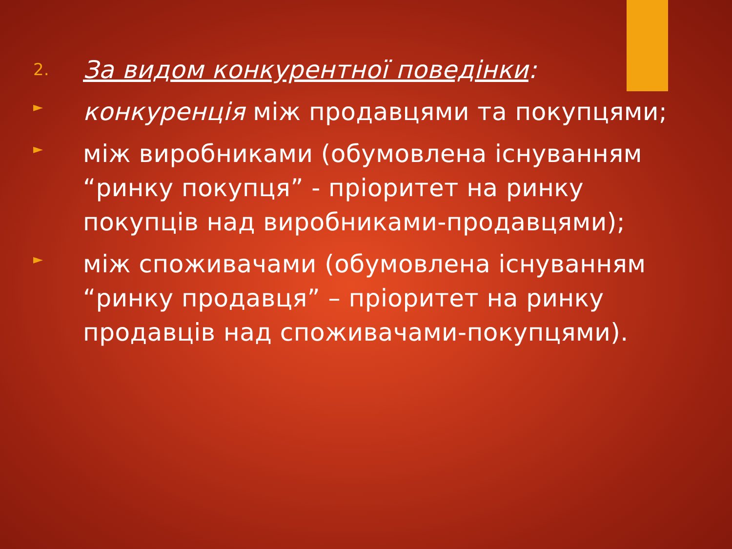2.
За видом конкурентної поведінки:
►
конкуренція між продавцями та покупцями;
►
між виробниками (обумовлена існуванням “ринку покупця” - пріоритет на ринку покупців над виробниками-продавцями);
►
між споживачами (обумовлена існуванням “ринку продавця” – пріоритет на ринку продавців над споживачами-покупцями).